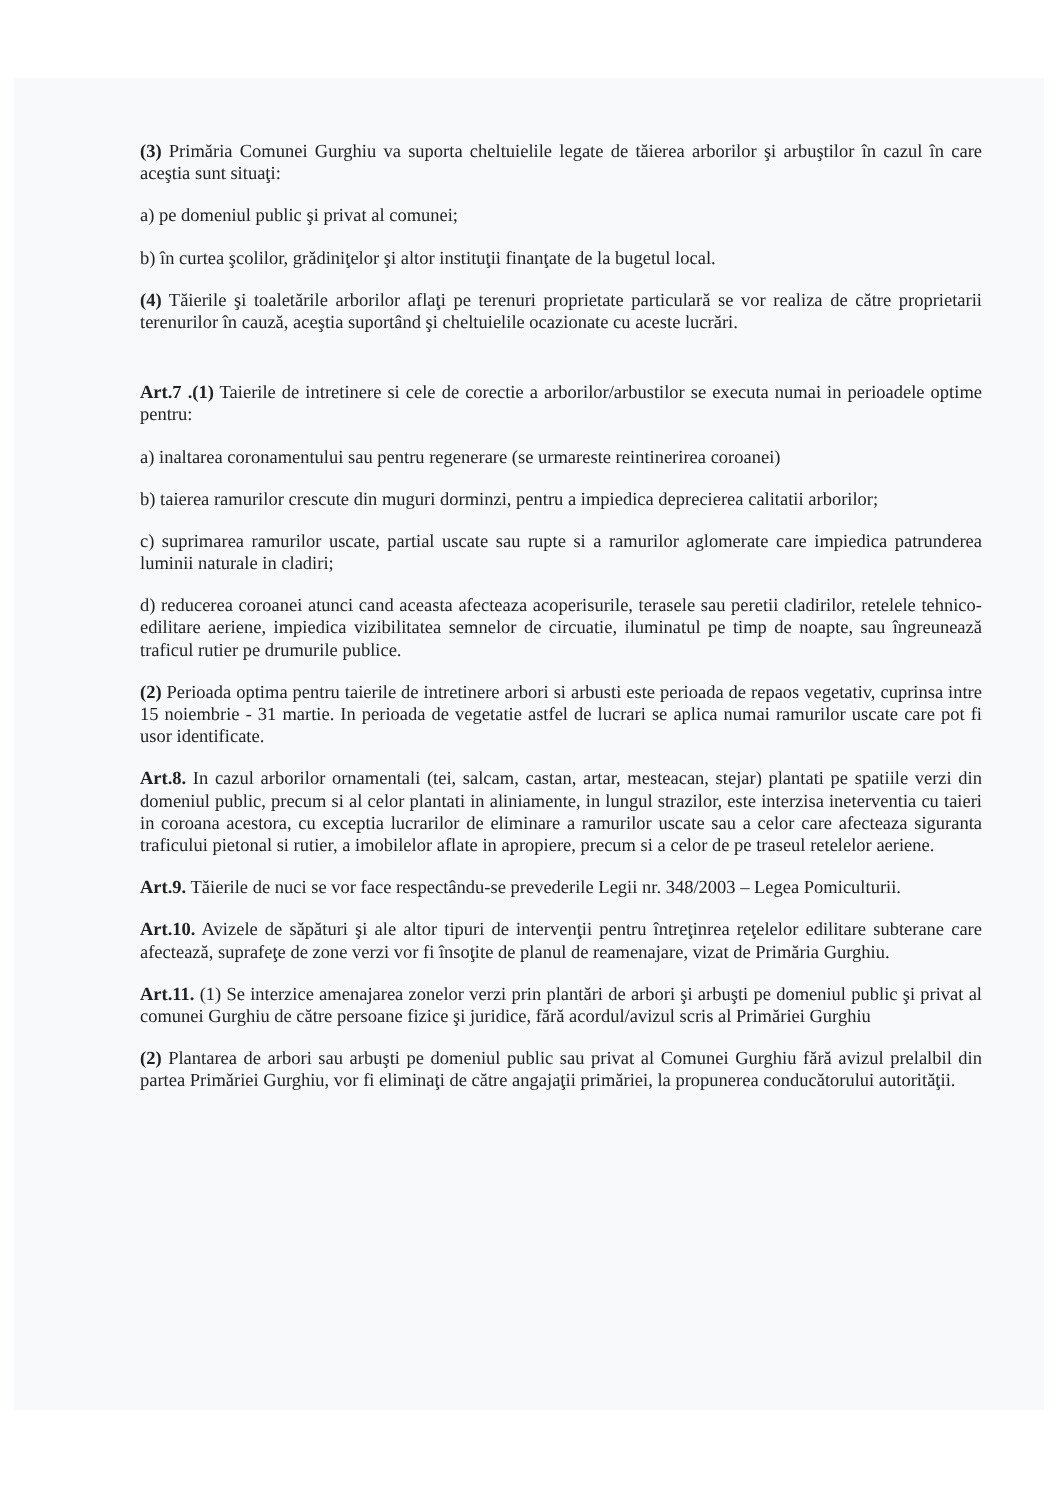(3) Primăria Comunei Gurghiu va suporta cheltuielile legate de tăierea arborilor şi arbuştilor în cazul în care aceştia sunt situaţi:
a) pe domeniul public şi privat al comunei;
b) în curtea şcolilor, grădiniţelor şi altor instituţii finanţate de la bugetul local.
(4) Tăierile şi toaletările arborilor aflaţi pe terenuri proprietate particulară se vor realiza de către proprietarii terenurilor în cauză, aceştia suportând şi cheltuielile ocazionate cu aceste lucrări.
Art.7 .(1) Taierile de intretinere si cele de corectie a arborilor/arbustilor se executa numai in perioadele optime pentru:
a) inaltarea coronamentului sau pentru regenerare (se urmareste reintinerirea coroanei)
b) taierea ramurilor crescute din muguri dorminzi, pentru a impiedica deprecierea calitatii arborilor;
c) suprimarea ramurilor uscate, partial uscate sau rupte si a ramurilor aglomerate care impiedica patrunderea luminii naturale in cladiri;
d) reducerea coroanei atunci cand aceasta afecteaza acoperisurile, terasele sau peretii cladirilor, retelele tehnico-edilitare aeriene, impiedica vizibilitatea semnelor de circuatie, iluminatul pe timp de noapte, sau îngreunează traficul rutier pe drumurile publice.
(2) Perioada optima pentru taierile de intretinere arbori si arbusti este perioada de repaos vegetativ, cuprinsa intre 15 noiembrie - 31 martie. In perioada de vegetatie astfel de lucrari se aplica numai ramurilor uscate care pot fi usor identificate.
Art.8. In cazul arborilor ornamentali (tei, salcam, castan, artar, mesteacan, stejar) plantati pe spatiile verzi din domeniul public, precum si al celor plantati in aliniamente, in lungul strazilor, este interzisa ineterventia cu taieri in coroana acestora, cu exceptia lucrarilor de eliminare a ramurilor uscate sau a celor care afecteaza siguranta traficului pietonal si rutier, a imobilelor aflate in apropiere, precum si a celor de pe traseul retelelor aeriene.
Art.9. Tăierile de nuci se vor face respectându-se prevederile Legii nr. 348/2003 – Legea Pomiculturii.
Art.10. Avizele de săpături şi ale altor tipuri de intervenţii pentru întreţinrea reţelelor edilitare subterane care afectează, suprafeţe de zone verzi vor fi însoţite de planul de reamenajare, vizat de Primăria Gurghiu.
Art.11. (1) Se interzice amenajarea zonelor verzi prin plantări de arbori şi arbuşti pe domeniul public şi privat al comunei Gurghiu de către persoane fizice şi juridice, fără acordul/avizul scris al Primăriei Gurghiu
(2) Plantarea de arbori sau arbuşti pe domeniul public sau privat al Comunei Gurghiu fără avizul prelalbil din partea Primăriei Gurghiu, vor fi eliminaţi de către angajaţii primăriei, la propunerea conducătorului autorităţii.